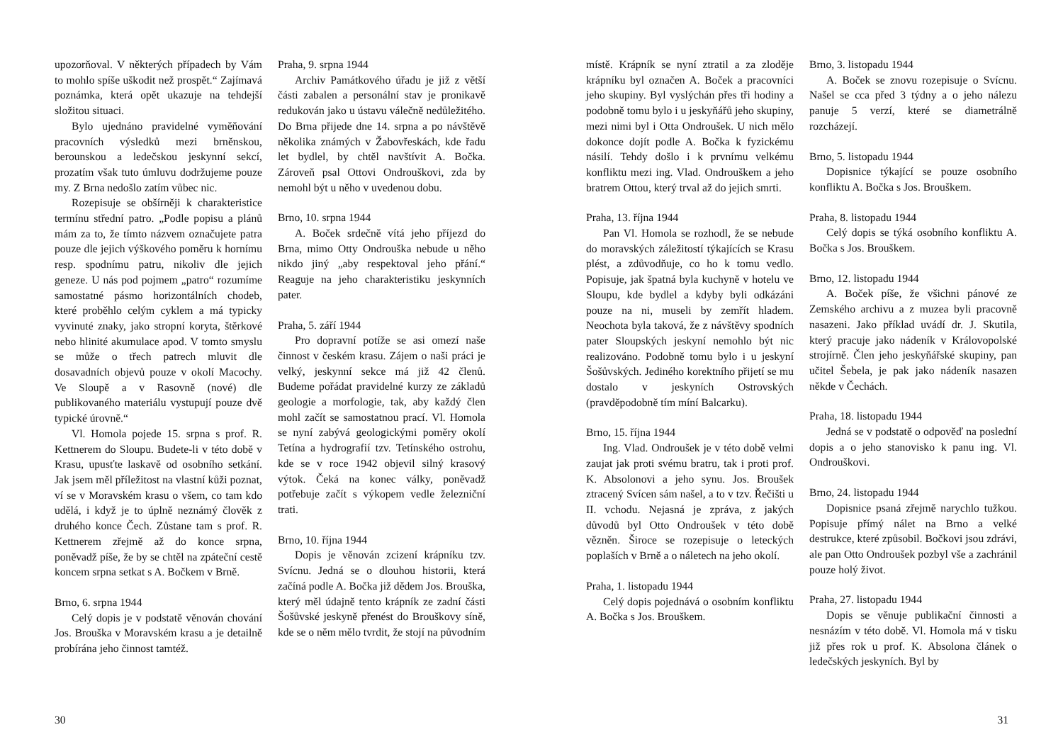upozorňoval. V některých případech by Vám to mohlo spíše uškodit než prospět.“ Zajímavá poznámka, která opět ukazuje na tehdejší složitou situaci.
Bylo ujednáno pravidelné vyměňování pracovních výsledků mezi brněnskou, berounskou a ledečskou jeskynní sekcí, prozatím však tuto úmluvu dodržujeme pouze my. Z Brna nedošlo zatím vůbec nic.
Rozepisuje se obšírněji k charakteristice termínu střední patro. „Podle popisu a plánů mám za to, že tímto názvem označujete patra pouze dle jejich výškového poměru k hornímu resp. spodnímu patru, nikoliv dle jejich geneze. U nás pod pojmem „patro“ rozumíme samostatné pásmo horizontálních chodeb, které proběhlo celým cyklem a má typicky vyvinuté znaky, jako stropní koryta, štěrkové nebo hlinité akumulace apod. V tomto smyslu se může o třech patrech mluvit dle dosavadních objevů pouze v okolí Macochy. Ve Sloupě a v Rasovně (nové) dle publikovaného materiálu vystupují pouze dvě typické úrovně.“
Vl. Homola pojede 15. srpna s prof. R. Kettnerem do Sloupu. Budete-li v této době v Krasu, upusťte laskavě od osobního setkání. Jak jsem měl příležitost na vlastní kůži poznat, ví se v Moravském krasu o všem, co tam kdo udělá, i když je to úplně neznámý člověk z druhého konce Čech. Zůstane tam s prof. R. Kettnerem zřejmě až do konce srpna, poněvadž píše, že by se chtěl na zpáteční cestě koncem srpna setkat s A. Bočkem v Brně.
Brno, 6. srpna 1944
Celý dopis je v podstatě věnován chování Jos. Brouška v Moravském krasu a je detailně probírána jeho činnost tamtéž.
Praha, 9. srpna 1944
Archiv Památkového úřadu je již z větší části zabalen a personální stav je pronikavě redukován jako u ústavu válečně nedůležitého. Do Brna přijede dne 14. srpna a po návštěvě několika známých v Žabovřeskách, kde řadu let bydlel, by chtěl navštívit A. Bočka. Zároveň psal Ottovi Ondrouškovi, zda by nemohl být u něho v uvedenou dobu.
Brno, 10. srpna 1944
A. Boček srdečně vítá jeho příjezd do Brna, mimo Otty Ondrouška nebude u něho nikdo jiný „aby respektoval jeho přání.“ Reaguje na jeho charakteristiku jeskynních pater.
Praha, 5. září 1944
Pro dopravní potíže se asi omezí naše činnost v českém krasu. Zájem o naši práci je velký, jeskynní sekce má již 42 členů. Budeme pořádat pravidelné kurzy ze základů geologie a morfologie, tak, aby každý člen mohl začít se samostatnou prací. Vl. Homola se nyní zabývá geologickými poměry okolí Tetína a hydrografií tzv. Tetínského ostrohu, kde se v roce 1942 objevil silný krasový výtok. Čeká na konec války, poněvadž potřebuje začít s výkopem vedle železniční trati.
Brno, 10. října 1944
Dopis je věnován zcizení krápníku tzv. Svícnu. Jedná se o dlouhou historii, která začíná podle A. Bočka již dědem Jos. Brouška, který měl údajně tento krápník ze zadní části Šošůvské jeskyně přenést do Brouškovy síně, kde se o něm mělo tvrdit, že stojí na původním
30
místě. Krápník se nyní ztratil a za zloděje krápníku byl označen A. Boček a pracovníci jeho skupiny. Byl vyslýchán přes tři hodiny a podobně tomu bylo i u jeskyňářů jeho skupiny, mezi nimi byl i Otta Ondroušek. U nich mělo dokonce dojít podle A. Bočka k fyzickému násilí. Tehdy došlo i k prvnímu velkému konfliktu mezi ing. Vlad. Ondrouškem a jeho bratrem Ottou, který trval až do jejich smrti.
Praha, 13. října 1944
Pan Vl. Homola se rozhodl, že se nebude do moravských záležitostí týkajících se Krasu plést, a zdůvodňuje, co ho k tomu vedlo. Popisuje, jak špatná byla kuchyně v hotelu ve Sloupu, kde bydlel a kdyby byli odkázáni pouze na ni, museli by zemřít hladem. Neochota byla taková, že z návštěvy spodních pater Sloupských jeskyní nemohlo být nic realizováno. Podobně tomu bylo i u jeskyní Šošůvských. Jediného korektního přijetí se mu dostalo v jeskyních Ostrovských (pravděpodobně tím míní Balcarku).
Brno, 15. října 1944
Ing. Vlad. Ondroušek je v této době velmi zaujat jak proti svému bratru, tak i proti prof. K. Absolonovi a jeho synu. Jos. Broušek ztracený Svícen sám našel, a to v tzv. Řečišti u II. vchodu. Nejasná je zpráva, z jakých důvodů byl Otto Ondroušek v této době vězněn. Široce se rozepisuje o leteckých poplaších v Brně a o náletech na jeho okolí.
Praha, 1. listopadu 1944
Celý dopis pojednává o osobním konfliktu A. Bočka s Jos. Brouškem.
Brno, 3. listopadu 1944
A. Boček se znovu rozepisuje o Svícnu. Našel se cca před 3 týdny a o jeho nálezu panuje 5 verzí, které se diametrálně rozcházejí.
Brno, 5. listopadu 1944
Dopisnice týkající se pouze osobního konfliktu A. Bočka s Jos. Brouškem.
Praha, 8. listopadu 1944
Celý dopis se týká osobního konfliktu A. Bočka s Jos. Brouškem.
Brno, 12. listopadu 1944
A. Boček píše, že všichni pánové ze Zemského archivu a z muzea byli pracovně nasazeni. Jako příklad uvádí dr. J. Skutila, který pracuje jako nádeník v Královopolské strojírně. Člen jeho jeskyňářské skupiny, pan učitel Šebela, je pak jako nádeník nasazen někde v Čechách.
Praha, 18. listopadu 1944
Jedná se v podstatě o odpověď na poslední dopis a o jeho stanovisko k panu ing. Vl. Ondrouškovi.
Brno, 24. listopadu 1944
Dopisnice psaná zřejmě narychlo tužkou. Popisuje přímý nálet na Brno a velké destrukce, které způsobil. Bočkovi jsou zdrávi, ale pan Otto Ondroušek pozbyl vše a zachránil pouze holý život.
Praha, 27. listopadu 1944
Dopis se věnuje publikační činnosti a nesnázím v této době. Vl. Homola má v tisku již přes rok u prof. K. Absolona článek o ledečských jeskyních. Byl by
31